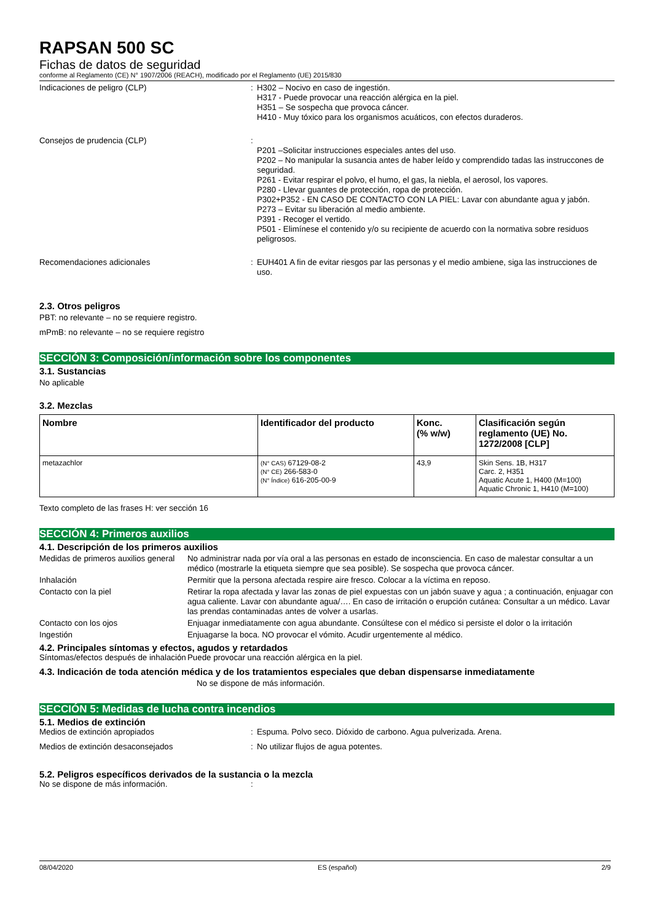RAPSAN 500 SC
Fichas de datos de seguridad
conforme al Reglamento (CE) N° 1907/2006 (REACH), modificado por el Reglamento (UE) 2015/830
Indicaciones de peligro (CLP) : H302 – Nocivo en caso de ingestión.
H317 - Puede provocar una reacción alérgica en la piel.
H351 – Se sospecha que provoca cáncer.
H410 - Muy tóxico para los organismos acuáticos, con efectos duraderos.
Consejos de prudencia (CLP) :
P201 –Solicitar instrucciones especiales antes del uso.
P202 – No manipular la susancia antes de haber leído y comprendido tadas las instruccones de seguridad.
P261 - Evitar respirar el polvo, el humo, el gas, la niebla, el aerosol, los vapores.
P280 - Llevar guantes de protección, ropa de protección.
P302+P352 - EN CASO DE CONTACTO CON LA PIEL: Lavar con abundante agua y jabón.
P273 – Evitar su liberación al medio ambiente.
P391 - Recoger el vertido.
P501 - Elimínese el contenido y/o su recipiente de acuerdo con la normativa sobre residuos peligrosos.
Recomendaciones adicionales : EUH401 A fin de evitar riesgos par las personas y el medio ambiene, siga las instrucciones de uso.
2.3. Otros peligros
PBT: no relevante – no se requiere registro.
mPmB: no relevante – no se requiere registro
SECCIÓN 3: Composición/información sobre los componentes
3.1. Sustancias
No aplicable
3.2. Mezclas
| Nombre | Identificador del producto | Konc. (% w/w) | Clasificación según reglamento (UE) No. 1272/2008 [CLP] |
| --- | --- | --- | --- |
| metazachlor | (N° CAS) 67129-08-2 (N° CE) 266-583-0 (N° Índice) 616-205-00-9 | 43,9 | Skin Sens. 1B, H317 Carc. 2, H351 Aquatic Acute 1, H400 (M=100) Aquatic Chronic 1, H410 (M=100) |
Texto completo de las frases H: ver sección 16
SECCIÓN 4: Primeros auxilios
4.1. Descripción de los primeros auxilios
Medidas de primeros auxilios general
No administrar nada por vía oral a las personas en estado de inconsciencia. En caso de malestar consultar a un médico (mostrarle la etiqueta siempre que sea posible). Se sospecha que provoca cáncer.
Inhalación Permitir que la persona afectada respire aire fresco. Colocar a la víctima en reposo.
Contacto con la piel Retirar la ropa afectada y lavar las zonas de piel expuestas con un jabón suave y agua ; a continuación, enjuagar con agua caliente. Lavar con abundante agua/…. En caso de irritación o erupción cutánea: Consultar a un médico. Lavar las prendas contaminadas antes de volver a usarlas.
Contacto con los ojos Enjuagar inmediatamente con agua abundante. Consúltese con el médico si persiste el dolor o la irritación
Ingestión Enjuagarse la boca. NO provocar el vómito. Acudir urgentemente al médico.
4.2. Principales síntomas y efectos, agudos y retardados
Síntomas/efectos después de inhalación
Puede provocar una reacción alérgica en la piel.
4.3. Indicación de toda atención médica y de los tratamientos especiales que deban dispensarse inmediatamente
No se dispone de más información.
SECCIÓN 5: Medidas de lucha contra incendios
5.1. Medios de extinción
Medios de extinción apropiados : Espuma. Polvo seco. Dióxido de carbono. Agua pulverizada. Arena.
Medios de extinción desaconsejados : No utilizar flujos de agua potentes.
5.2. Peligros específicos derivados de la sustancia o la mezcla
No se dispone de más información. :
08/04/2020 ES (español) 2/9